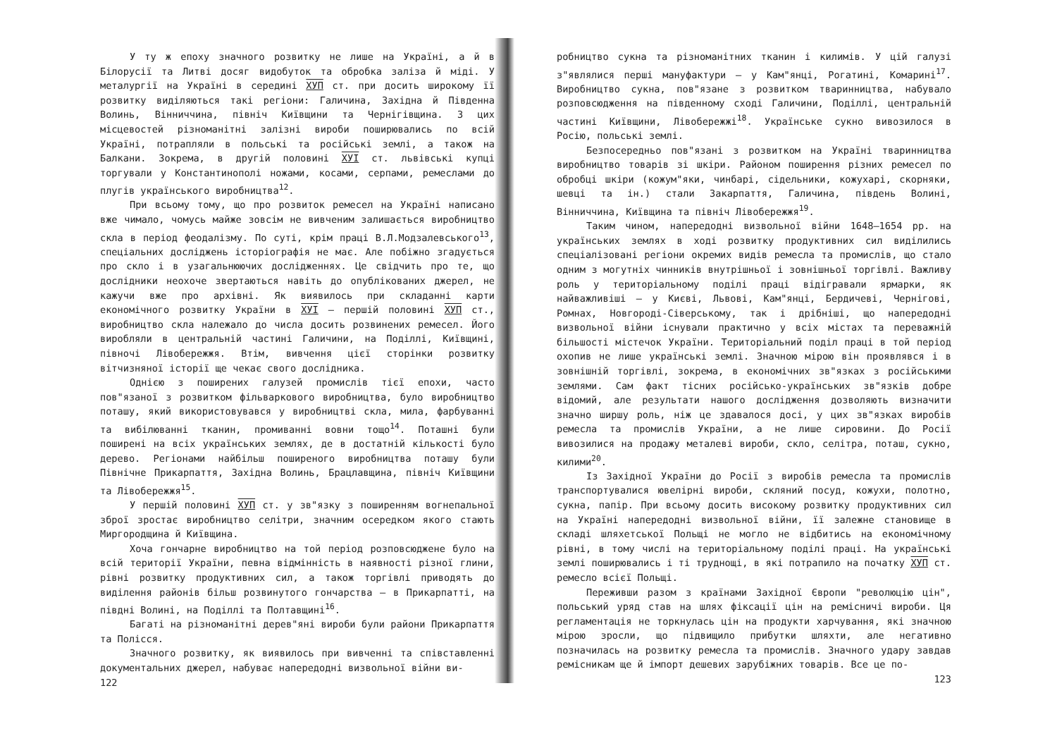У ту ж епоху значного розвитку не лише на Україні, а й в Білорусії та Литві досяг видобуток та обробка заліза й міді. У металургії на Україні в середині ХУП ст. при досить широкому її розвитку виділяються такі регіони: Галичина, Західна й Південна Волинь, Вінниччина, північ Київщини та Чернігівщина. З цих місцевостей різноманітні залізні вироби поширювались по всій Україні, потрапляли в польські та російські землі, а також на Балкани. Зокрема, в другій половині ХУІ ст. львівські купці торгували у Константинополі ножами, косами, серпами, ремеслами до плугів українського виробництва<sup>12</sup>.
При всьому тому, що про розвиток ремесел на Україні написано вже чимало, чомусь майже зовсім не вивченим залишається виробництво скла в період феодалізму. По суті, крім праці В.Л.Модзалевського<sup>13</sup>, спеціальних досліджень історіографія не має. Але побіжно згадується про скло і в узагальнюючих дослідженнях. Це свідчить про те, що дослідники неохоче звертаються навіть до опублікованих джерел, не кажучи вже про архівні. Як виявилось при складанні карти економічного розвитку України в ХУІ – першій половині ХУП ст., виробництво скла належало до числа досить розвинених ремесел. Його виробляли в центральній частині Галичини, на Поділлі, Київщині, півночі Лівобережжя. Втім, вивчення цієї сторінки розвитку вітчизняної історії ще чекає свого дослідника.
Однією з поширених галузей промислів тієї епохи, часто пов"язаної з розвитком фільваркового виробництва, було виробництво поташу, який використовувався у виробництві скла, мила, фарбуванні та вибілюванні тканин, промиванні вовни тощо<sup>14</sup>. Поташні були поширені на всіх українських землях, де в достатній кількості було дерево. Регіонами найбільш поширеного виробництва поташу були Північне Прикарпаття, Західна Волинь, Брацлавщина, північ Київщини та Лівобережжя<sup>15</sup>.
У першій половині ХУП ст. у зв"язку з поширенням вогнепальної зброї зростає виробництво селітри, значним осередком якого стають Миргородщина й Київщина.
Хоча гончарне виробництво на той період розповсюджене було на всій території України, певна відмінність в наявності різної глини, рівні розвитку продуктивних сил, а також торгівлі приводять до виділення районів більш розвинутого гончарства – в Прикарпатті, на півдні Волині, на Поділлі та Полтавщині<sup>16</sup>.
Багаті на різноманітні дерев"яні вироби були райони Прикарпаття та Полісся.
Значного розвитку, як виявилось при вивченні та співставленні документальних джерел, набуває напередодні визвольної війни ви-
122
робництво сукна та різноманітних тканин і килимів. У цій галузі з"являлися перші мануфактури – у Кам"янці, Рогатині, Комарині<sup>17</sup>. Виробництво сукна, пов"язане з розвитком тваринництва, набувало розповсюдження на південному сході Галичини, Поділлі, центральній частині Київщини, Лівобережжі<sup>18</sup>. Українське сукно вивозилося в Росію, польські землі.
Безпосередньо пов"язані з розвитком на Україні тваринництва виробництво товарів зі шкіри. Районом поширення різних ремесел по обробці шкіри (кожум"яки, чинбарі, сідельники, кожухарі, скорняки, шевці та ін.) стали Закарпаття, Галичина, південь Волині, Вінниччина, Київщина та північ Лівобережжя<sup>19</sup>.
Таким чином, напередодні визвольної війни 1648–1654 рр. на українських землях в ході розвитку продуктивних сил виділились спеціалізовані регіони окремих видів ремесла та промислів, що стало одним з могутніх чинників внутрішньої і зовнішньої торгівлі. Важливу роль у територіальному поділі праці відігравали ярмарки, як найважливіші – у Києві, Львові, Кам"янці, Бердичеві, Чернігові, Ромнах, Новгороді-Сіверському, так і дрібніші, що напередодні визвольної війни існували практично у всіх містах та переважній більшості містечок України. Територіальний поділ праці в той період охопив не лише українські землі. Значною мірою він проявлявся і в зовнішній торгівлі, зокрема, в економічних зв"язках з російськими землями. Сам факт тісних російсько-українських зв"язків добре відомий, але результати нашого дослідження дозволяють визначити значно ширшу роль, ніж це здавалося досі, у цих зв"язках виробів ремесла та промислів України, а не лише сировини. До Росії вивозилися на продажу металеві вироби, скло, селітра, поташ, сукно, килими<sup>20</sup>.
Із Західної України до Росії з виробів ремесла та промислів транспортувалися ювелірні вироби, скляний посуд, кожухи, полотно, сукна, папір. При всьому досить високому розвитку продуктивних сил на Україні напередодні визвольної війни, її залежне становище в складі шляхетської Польщі не могло не відбитись на економічному рівні, в тому числі на територіальному поділі праці. На українські землі поширювались і ті труднощі, в які потрапило на початку ХУП ст. ремесло всієї Польщі.
Переживши разом з країнами Західної Європи "революцію цін", польський уряд став на шлях фіксації цін на ремісничі вироби. Ця регламентація не торкнулась цін на продукти харчування, які значною мірою зросли, що підвищило прибутки шляхти, але негативно позначилась на розвитку ремесла та промислів. Значного удару завдав ремісникам ще й імпорт дешевих зарубіжних товарів. Все це по-
123